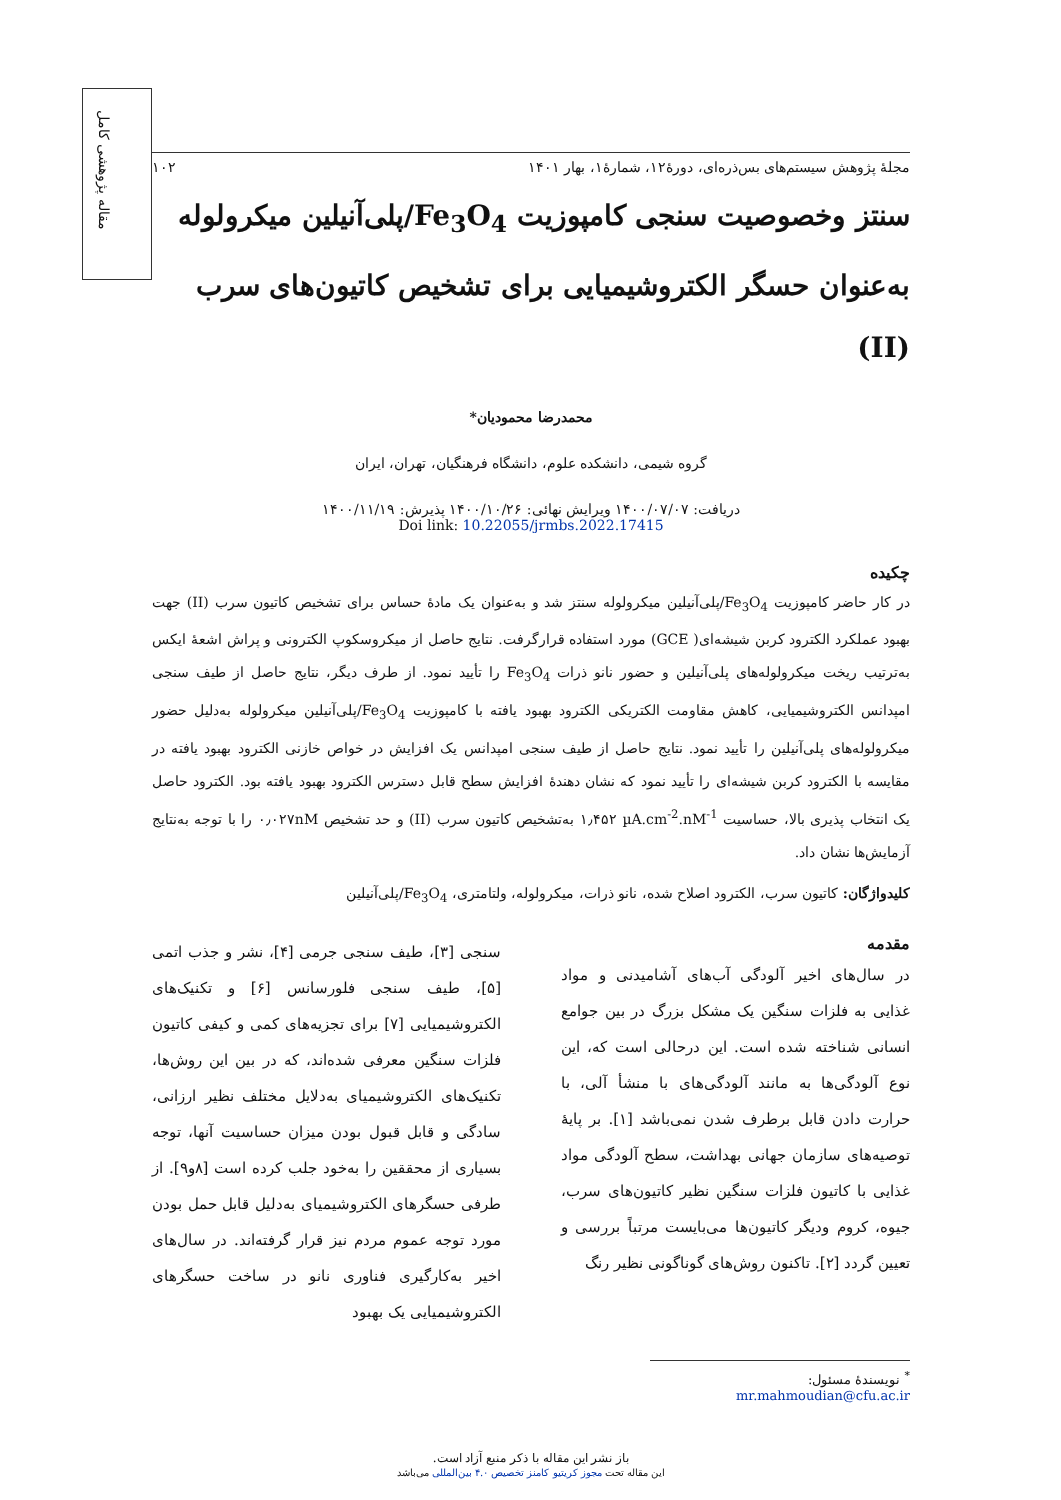مقاله پژوهشی کامل
مجلهٔ پژوهش سیستم‌های بس‌ذره‌ای، دورهٔ۱۲، شمارهٔ۱، بهار ۱۴۰۱ ۱۰۲
سنتز وخصوصیت سنجی کامپوزیت Fe<sub>3</sub>O<sub>4</sub>/پلی‌آنیلین میکرولوله به‌عنوان حسگر الکتروشیمیایی برای تشخیص کاتیون‌های سرب (II)
محمدرضا محمودیان*
گروه شیمی، دانشکده علوم، دانشگاه فرهنگیان، تهران، ایران
دریافت: ۱۴۰۰/۰۷/۰۷ ویرایش نهائی: ۱۴۰۰/۱۰/۲۶ پذیرش: ۱۴۰۰/۱۱/۱۹
Doi link: 10.22055/jrmbs.2022.17415
چکیده
در کار حاضر کامپوزیت Fe<sub>3</sub>O<sub>4</sub>/پلی‌آنیلین میکرولوله سنتز شد و به‌عنوان یک مادهٔ حساس برای تشخیص کاتیون سرب (II) جهت بهبود عملکرد الکترود کربن شیشه‌ای( GCE) مورد استفاده قرارگرفت. نتایج حاصل از میکروسکوپ الکترونی و پراش اشعهٔ ایکس به‌ترتیب ریخت میکرولوله‌های پلی‌آنیلین و حضور نانو ذرات Fe<sub>3</sub>O<sub>4</sub> را تأیید نمود. از طرف دیگر، نتایج حاصل از طیف سنجی امپدانس الکتروشیمیایی، کاهش مقاومت الکتریکی الکترود بهبود یافته با کامپوزیت Fe<sub>3</sub>O<sub>4</sub>/پلی‌آنیلین میکرولوله به‌دلیل حضور میکرولوله‌های پلی‌آنیلین را تأیید نمود. نتایج حاصل از طیف سنجی امپدانس یک افزایش در خواص خازنی الکترود بهبود یافته در مقایسه با الکترود کربن شیشه‌ای را تأیید نمود که نشان دهندهٔ افزایش سطح قابل دسترس الکترود بهبود یافته بود. الکترود حاصل یک انتخاب پذیری بالا، حساسیت µA.cm<sup>-2</sup>.nM<sup>-1</sup> ۱٫۴۵۲ به‌تشخیص کاتیون سرب (II) و حد تشخیص ۰٫۰۲۷nM را با توجه به‌نتایج آزمایش‌ها نشان داد.
کلیدواژگان: کاتیون سرب، الکترود اصلاح شده، نانو ذرات، میکرولوله، ولتامتری، Fe<sub>3</sub>O<sub>4</sub>/پلی‌آنیلین
مقدمه
در سال‌های اخیر آلودگی آب‌های آشامیدنی و مواد غذایی به فلزات سنگین یک مشکل بزرگ در بین جوامع انسانی شناخته شده است. این درحالی است که، این نوع آلودگی‌ها به مانند آلودگی‌های با منشأ آلی، با حرارت دادن قابل برطرف شدن نمی‌باشد [۱]. بر پایهٔ توصیه‌های سازمان جهانی بهداشت، سطح آلودگی مواد غذایی با کاتیون فلزات سنگین نظیر کاتیون‌های سرب، جیوه، کروم ودیگر کاتیون‌ها می‌بایست مرتباً بررسی و تعیین گردد [۲]. تاکنون روش‌های گوناگونی نظیر رنگ
سنجی [۳]، طیف سنجی جرمی [۴]، نشر و جذب اتمی [۵]، طیف سنجی فلورسانس [۶] و تکنیک‌های الکتروشیمیایی [۷] برای تجزیه‌های کمی و کیفی کاتیون فلزات سنگین معرفی شده‌اند، که در بین این روش‌ها، تکنیک‌های الکتروشیمیای به‌دلایل مختلف نظیر ارزانی، سادگی و قابل قبول بودن میزان حساسیت آنها، توجه بسیاری از محققین را به‌خود جلب کرده است [۸و۹]. از طرفی حسگرهای الکتروشیمیای به‌دلیل قابل حمل بودن مورد توجه عموم مردم نیز قرار گرفته‌اند. در سال‌های اخیر به‌کارگیری فناوری نانو در ساخت حسگرهای الکتروشیمیایی یک بهبود
<sup>*</sup> نویسندهٔ مسئول: mr.mahmoudian@cfu.ac.ir
باز نشر این مقاله با ذکر منبع آزاد است.
این مقاله تحت مجوز کریتیو کامنز تخصیص ۴.۰ بین‌المللی می‌باشد